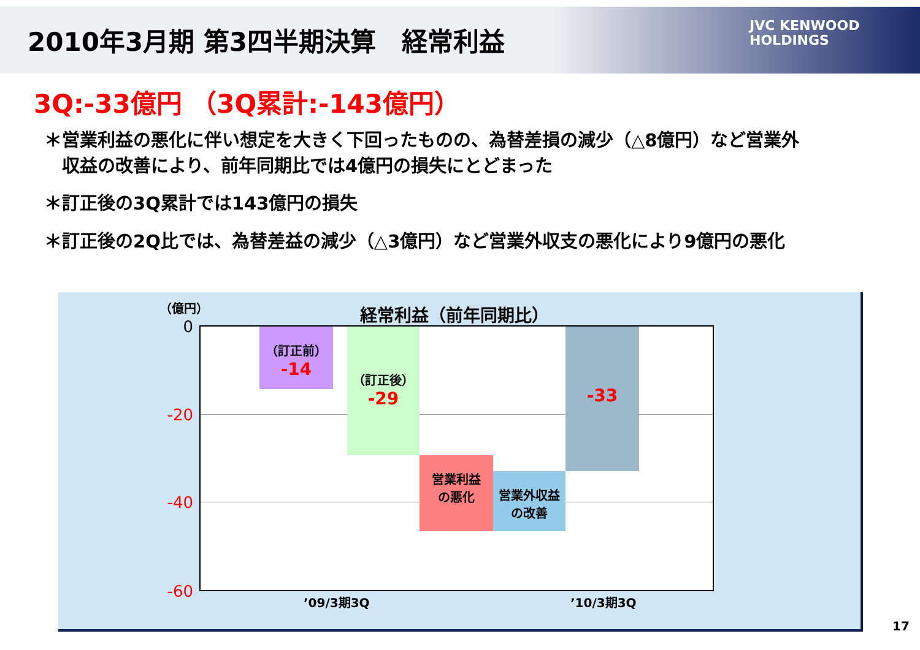2010年3月期 第3四半期決算　経常利益
JVC KENWOOD
HOLDINGS
3Q:-33億円 （3Q累計:-143億円）
＊営業利益の悪化に伴い想定を大きく下回ったものの、為替差損の減少（△8億円）など営業外
　収益の改善により、前年同期比では4億円の損失にとどまった
＊訂正後の3Q累計では143億円の損失
＊訂正後の2Q比では、為替差益の減少（△3億円）など営業外収支の悪化により9億円の悪化
（億円） 経常利益（前年同期比）
0
-20
-40
-60
（訂正前）
-14
（訂正後）
-29
営業利益
の悪化
営業外収益
の改善
-33
’09/3期3Q ’10/3期3Q
17